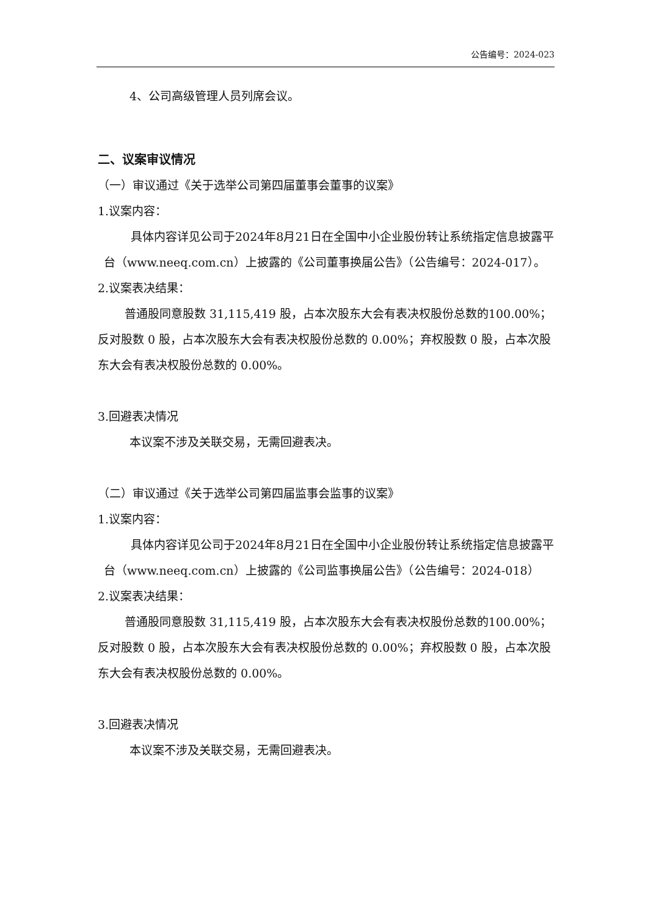公告编号：2024-023
4、公司高级管理人员列席会议。
二、议案审议情况
（一）审议通过《关于选举公司第四届董事会董事的议案》
1.议案内容：
具体内容详见公司于2024年8月21日在全国中小企业股份转让系统指定信息披露平台（www.neeq.com.cn）上披露的《公司董事换届公告》（公告编号：2024-017）。
2.议案表决结果：
普通股同意股数 31,115,419 股，占本次股东大会有表决权股份总数的100.00%；反对股数 0 股，占本次股东大会有表决权股份总数的 0.00%；弃权股数 0 股，占本次股东大会有表决权股份总数的 0.00%。
3.回避表决情况
本议案不涉及关联交易，无需回避表决。
（二）审议通过《关于选举公司第四届监事会监事的议案》
1.议案内容：
具体内容详见公司于2024年8月21日在全国中小企业股份转让系统指定信息披露平台（www.neeq.com.cn）上披露的《公司监事换届公告》（公告编号：2024-018）
2.议案表决结果：
普通股同意股数 31,115,419 股，占本次股东大会有表决权股份总数的100.00%；反对股数 0 股，占本次股东大会有表决权股份总数的 0.00%；弃权股数 0 股，占本次股东大会有表决权股份总数的 0.00%。
3.回避表决情况
本议案不涉及关联交易，无需回避表决。